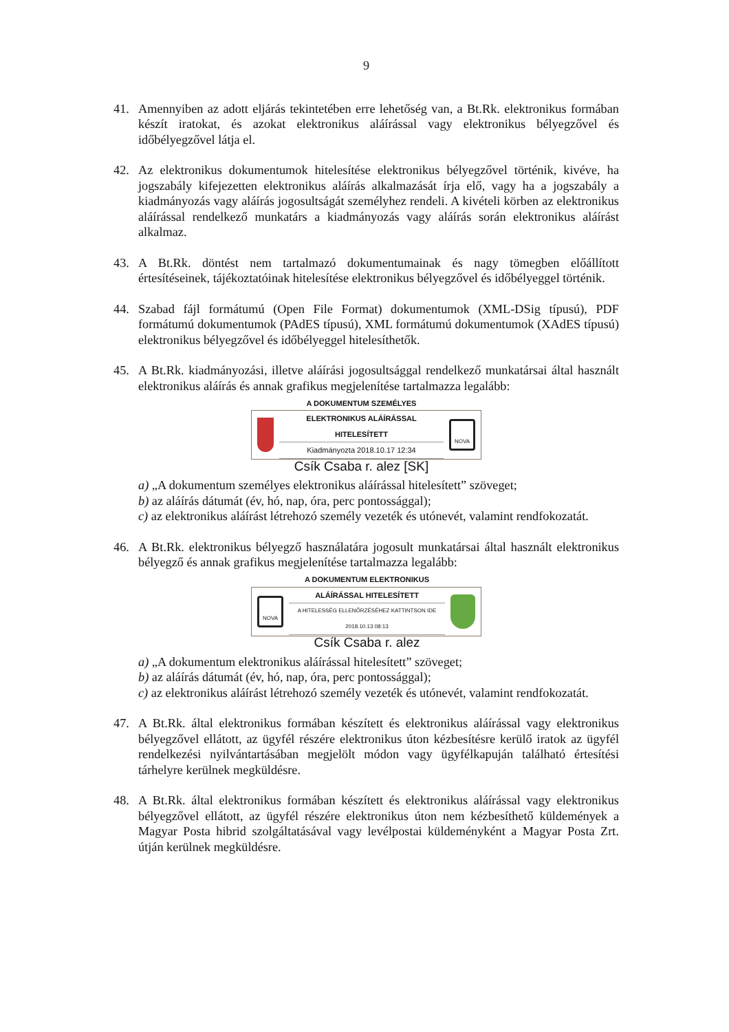9
41. Amennyiben az adott eljárás tekintetében erre lehetőség van, a Bt.Rk. elektronikus formában készít iratokat, és azokat elektronikus aláírással vagy elektronikus bélyegzővel és időbélyegzővel látja el.
42. Az elektronikus dokumentumok hitelesítése elektronikus bélyegzővel történik, kivéve, ha jogszabály kifejezetten elektronikus aláírás alkalmazását írja elő, vagy ha a jogszabály a kiadmányozás vagy aláírás jogosultságát személyhez rendeli. A kivételi körben az elektronikus aláírással rendelkező munkatárs a kiadmányozás vagy aláírás során elektronikus aláírást alkalmaz.
43. A Bt.Rk. döntést nem tartalmazó dokumentumainak és nagy tömegben előállított értesítéseinek, tájékoztatóinak hitelesítése elektronikus bélyegzővel és időbélyeggel történik.
44. Szabad fájl formátumú (Open File Format) dokumentumok (XML-DSig típusú), PDF formátumú dokumentumok (PAdES típusú), XML formátumú dokumentumok (XAdES típusú) elektronikus bélyegzővel és időbélyeggel hitelesíthetők.
45. A Bt.Rk. kiadmányozási, illetve aláírási jogosultsággal rendelkező munkatársai által használt elektronikus aláírás és annak grafikus megjelenítése tartalmazza legalább:
A DOKUMENTUM SZEMÉLYES ELEKTRONIKUS ALÁÍRÁSSAL HITELESÍTETT
Kiadmányozta 2018.10.17 12:34
Csík Csaba r. alez [SK]
NOVA
a) „A dokumentum személyes elektronikus aláírással hitelesített” szöveget;
b) az aláírás dátumát (év, hó, nap, óra, perc pontossággal);
c) az elektronikus aláírást létrehozó személy vezeték és utónevét, valamint rendfokozatát.
46. A Bt.Rk. elektronikus bélyegző használatára jogosult munkatársai által használt elektronikus bélyegző és annak grafikus megjelenítése tartalmazza legalább:
NOVA
A DOKUMENTUM ELEKTRONIKUS ALÁÍRÁSSAL HITELESÍTETT
A HITELESSÉG ELLENŐRZÉSÉHEZ KATTINTSON IDE 2018.10.13 08:13
Csík Csaba r. alez
a) „A dokumentum elektronikus aláírással hitelesített” szöveget;
b) az aláírás dátumát (év, hó, nap, óra, perc pontossággal);
c) az elektronikus aláírást létrehozó személy vezeték és utónevét, valamint rendfokozatát.
47. A Bt.Rk. által elektronikus formában készített és elektronikus aláírással vagy elektronikus bélyegzővel ellátott, az ügyfél részére elektronikus úton kézbesítésre kerülő iratok az ügyfél rendelkezési nyilvántartásában megjelölt módon vagy ügyfélkapuján található értesítési tárhelyre kerülnek megküldésre.
48. A Bt.Rk. által elektronikus formában készített és elektronikus aláírással vagy elektronikus bélyegzővel ellátott, az ügyfél részére elektronikus úton nem kézbesíthető küldemények a Magyar Posta hibrid szolgáltatásával vagy levélpostai küldeményként a Magyar Posta Zrt. útján kerülnek megküldésre.